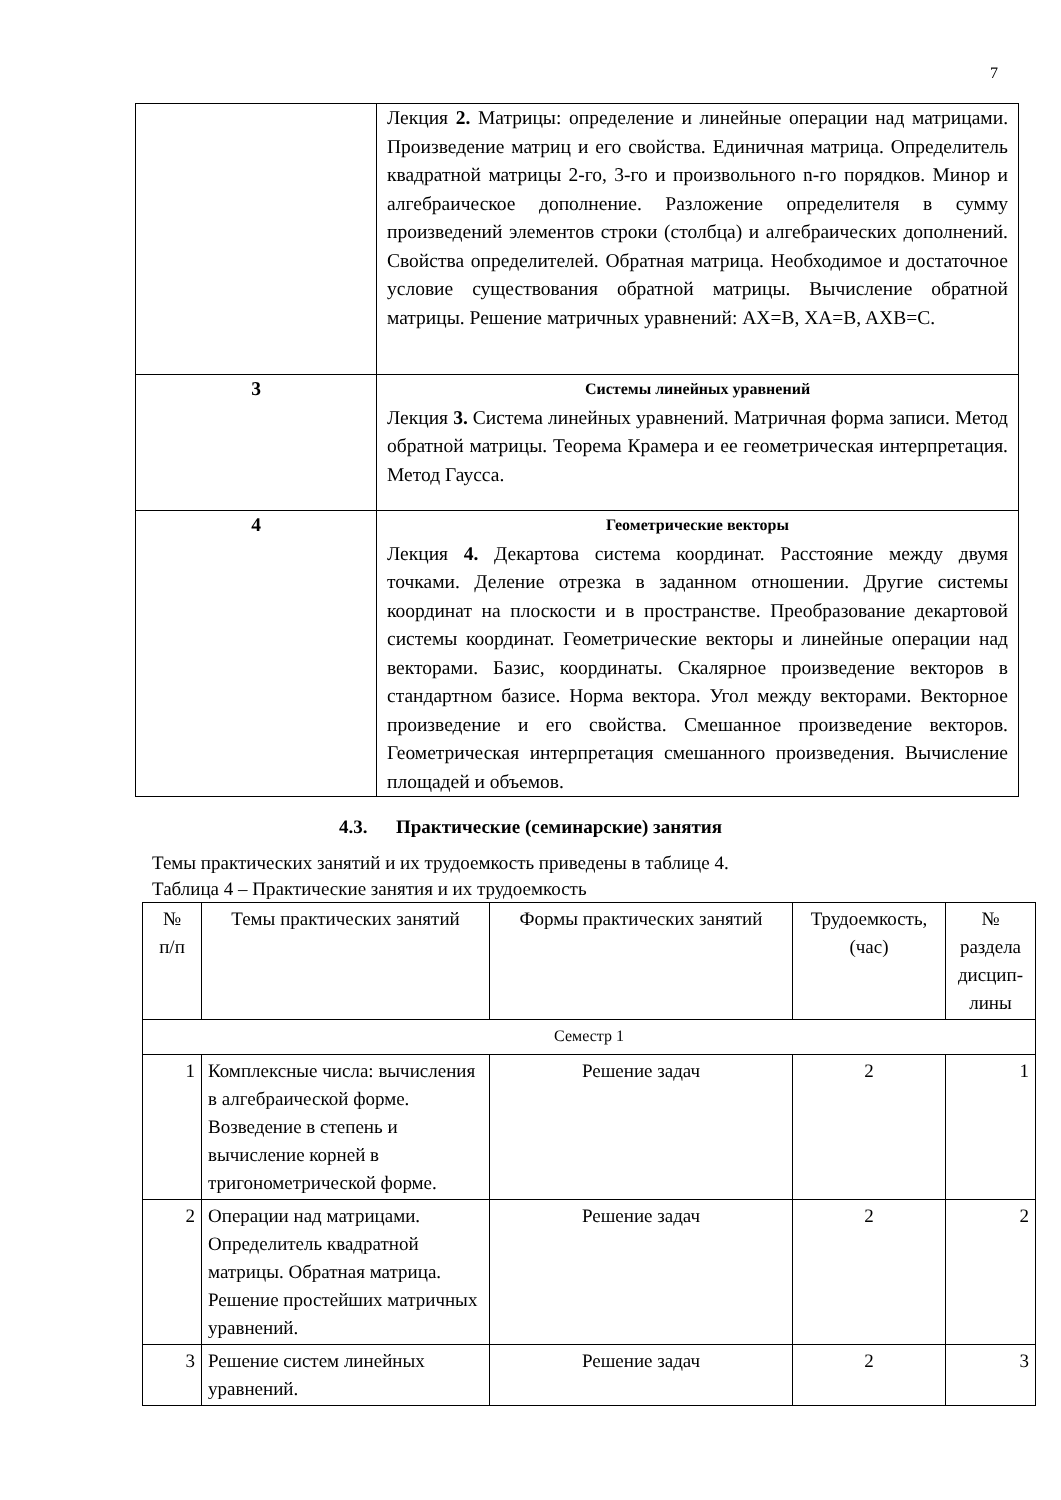7
| | Лекция 2. Матрицы: определение и линейные операции над матрицами. Произведение матриц и его свойства. Единичная матрица. Определитель квадратной матрицы 2-го, 3-го и произвольного n-го порядков. Минор и алгебраическое дополнение. Разложение определителя в сумму произведений элементов строки (столбца) и алгебраических дополнений. Свойства определителей. Обратная матрица. Необходимое и достаточное условие существования обратной матрицы. Вычисление обратной матрицы. Решение матричных уравнений: AX=B, XA=B, AXB=C. |
| 3 | Системы линейных уравнений Лекция 3. Система линейных уравнений. Матричная форма записи. Метод обратной матрицы. Теорема Крамера и ее геометрическая интерпретация. Метод Гаусса. |
| 4 | Геометрические векторы Лекция 4. Декартова система координат. Расстояние между двумя точками. Деление отрезка в заданном отношении. Другие системы координат на плоскости и в пространстве. Преобразование декартовой системы координат. Геометрические векторы и линейные операции над векторами. Базис, координаты. Скалярное произведение векторов в стандартном базисе. Норма вектора. Угол между векторами. Векторное произведение и его свойства. Смешанное произведение векторов. Геометрическая интерпретация смешанного произведения. Вычисление площадей и объемов. |
4.3. Практические (семинарские) занятия
Темы практических занятий и их трудоемкость приведены в таблице 4.
Таблица 4 – Практические занятия и их трудоемкость
| № п/п | Темы практических занятий | Формы практических занятий | Трудоемкость, (час) | № раздела дисцип- лины |
| --- | --- | --- | --- | --- |
| Семестр 1 | | | | |
| 1 | Комплексные числа: вычисления в алгебраической форме. Возведение в степень и вычисление корней в тригонометрической форме. | Решение задач | 2 | 1 |
| 2 | Операции над матрицами. Определитель квадратной матрицы. Обратная матрица. Решение простейших матричных уравнений. | Решение задач | 2 | 2 |
| 3 | Решение систем линейных уравнений. | Решение задач | 2 | 3 |